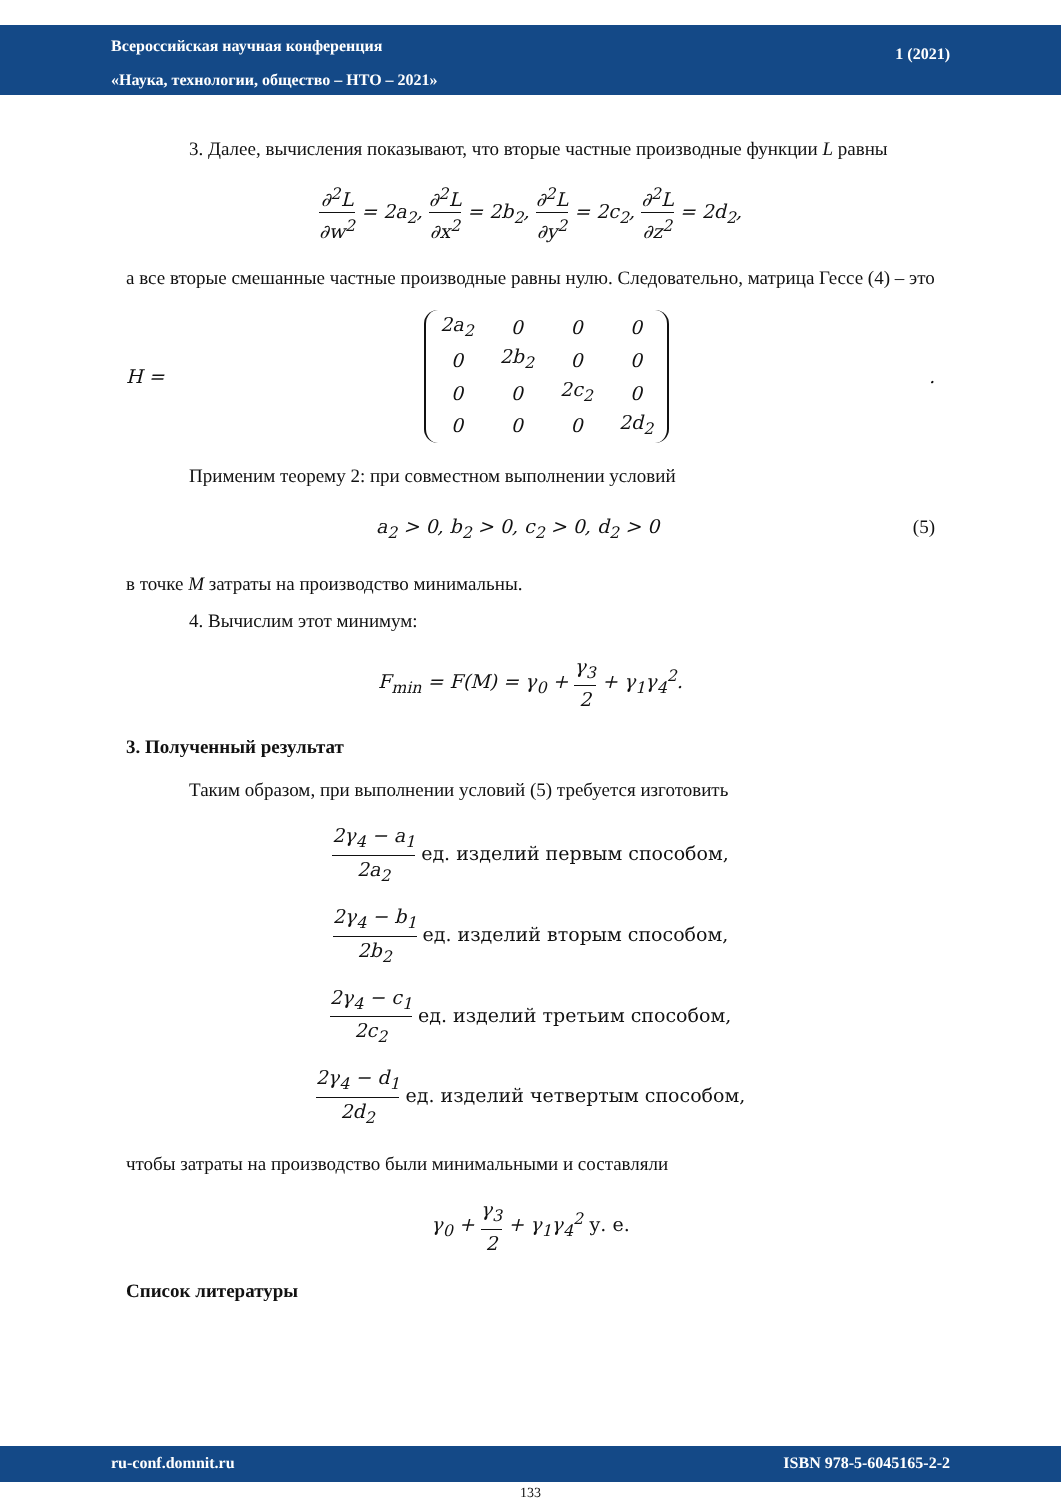Всероссийская научная конференция
«Наука, технологии, общество – НТО – 2021»
1 (2021)
3. Далее, вычисления показывают, что вторые частные производные функции L равны
∂<sup>2</sup>L ∂w<sup>2</sup> = 2a<sub>2</sub>, ∂<sup>2</sup>L ∂x<sup>2</sup> = 2b<sub>2</sub>, ∂<sup>2</sup>L ∂y<sup>2</sup> = 2c<sub>2</sub>, ∂<sup>2</sup>L ∂z<sup>2</sup> = 2d<sub>2</sub>,
а все вторые смешанные частные производные равны нулю. Следовательно, матрица Гессе (4) – это
H =
| 2a<sub>2</sub> | 0 | 0 | 0 |
| 0 | 2b<sub>2</sub> | 0 | 0 |
| 0 | 0 | 2c<sub>2</sub> | 0 |
| 0 | 0 | 0 | 2d<sub>2</sub> |
.
Применим теорему 2: при совместном выполнении условий
a<sub>2</sub> > 0, b<sub>2</sub> > 0, c<sub>2</sub> > 0, d<sub>2</sub> > 0 (5)
в точке M затраты на производство минимальны.
4. Вычислим этот минимум:
F<sub>min</sub> = F(M) = γ<sub>0</sub> + γ<sub>3</sub> 2 + γ<sub>1</sub>γ<sub>4</sub><sup>2</sup>.
3. Полученный результат
Таким образом, при выполнении условий (5) требуется изготовить
2γ<sub>4</sub> − a<sub>1</sub> 2a<sub>2</sub> ед. изделий первым способом,
2γ<sub>4</sub> − b<sub>1</sub> 2b<sub>2</sub> ед. изделий вторым способом,
2γ<sub>4</sub> − c<sub>1</sub> 2c<sub>2</sub> ед. изделий третьим способом,
2γ<sub>4</sub> − d<sub>1</sub> 2d<sub>2</sub> ед. изделий четвертым способом,
чтобы затраты на производство были минимальными и составляли
γ<sub>0</sub> + γ<sub>3</sub> 2 + γ<sub>1</sub>γ<sub>4</sub><sup>2</sup> у. е.
Список литературы
ru-conf.domnit.ru ISBN 978-5-6045165-2-2
133